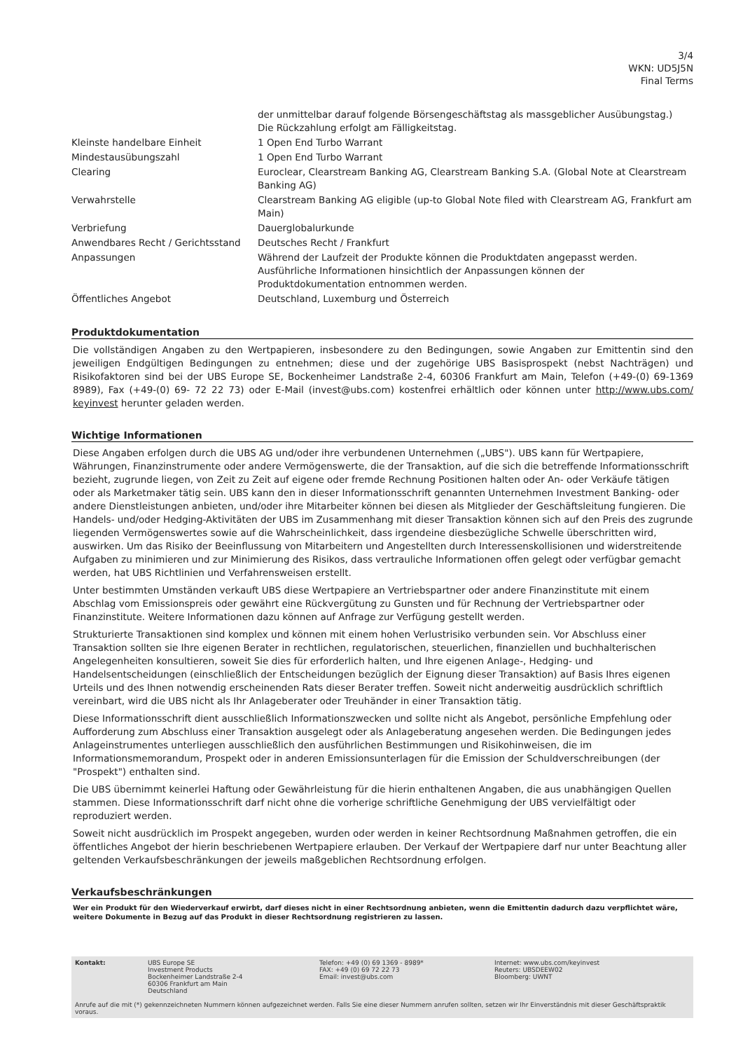3/4
WKN: UD5J5N
Final Terms
| | der unmittelbar darauf folgende Börsengeschäftstag als massgeblicher Ausübungstag.) Die Rückzahlung erfolgt am Fälligkeitstag. |
| Kleinste handelbare Einheit | 1 Open End Turbo Warrant |
| Mindestausübungszahl | 1 Open End Turbo Warrant |
| Clearing | Euroclear, Clearstream Banking AG, Clearstream Banking S.A. (Global Note at Clearstream Banking AG) |
| Verwahrstelle | Clearstream Banking AG eligible (up-to Global Note filed with Clearstream AG, Frankfurt am Main) |
| Verbriefung | Dauerglobalurkunde |
| Anwendbares Recht / Gerichtsstand | Deutsches Recht / Frankfurt |
| Anpassungen | Während der Laufzeit der Produkte können die Produktdaten angepasst werden. Ausführliche Informationen hinsichtlich der Anpassungen können der Produktdokumentation entnommen werden. |
| Öffentliches Angebot | Deutschland, Luxemburg und Österreich |
Produktdokumentation
Die vollständigen Angaben zu den Wertpapieren, insbesondere zu den Bedingungen, sowie Angaben zur Emittentin sind den jeweiligen Endgültigen Bedingungen zu entnehmen; diese und der zugehörige UBS Basisprospekt (nebst Nachträgen) und Risikofaktoren sind bei der UBS Europe SE, Bockenheimer Landstraße 2-4, 60306 Frankfurt am Main, Telefon (+49-(0) 69-1369 8989), Fax (+49-(0) 69- 72 22 73) oder E-Mail (invest@ubs.com) kostenfrei erhältlich oder können unter http://www.ubs.com/ keyinvest herunter geladen werden.
Wichtige Informationen
Diese Angaben erfolgen durch die UBS AG und/oder ihre verbundenen Unternehmen („UBS"). UBS kann für Wertpapiere, Währungen, Finanzinstrumente oder andere Vermögenswerte, die der Transaktion, auf die sich die betreffende Informationsschrift bezieht, zugrunde liegen, von Zeit zu Zeit auf eigene oder fremde Rechnung Positionen halten oder An- oder Verkäufe tätigen oder als Marketmaker tätig sein. UBS kann den in dieser Informationsschrift genannten Unternehmen Investment Banking- oder andere Dienstleistungen anbieten, und/oder ihre Mitarbeiter können bei diesen als Mitglieder der Geschäftsleitung fungieren. Die Handels- und/oder Hedging-Aktivitäten der UBS im Zusammenhang mit dieser Transaktion können sich auf den Preis des zugrunde liegenden Vermögenswertes sowie auf die Wahrscheinlichkeit, dass irgendeine diesbezügliche Schwelle überschritten wird, auswirken. Um das Risiko der Beeinflussung von Mitarbeitern und Angestellten durch Interessenskollisionen und widerstreitende Aufgaben zu minimieren und zur Minimierung des Risikos, dass vertrauliche Informationen offen gelegt oder verfügbar gemacht werden, hat UBS Richtlinien und Verfahrensweisen erstellt.
Unter bestimmten Umständen verkauft UBS diese Wertpapiere an Vertriebspartner oder andere Finanzinstitute mit einem Abschlag vom Emissionspreis oder gewährt eine Rückvergütung zu Gunsten und für Rechnung der Vertriebspartner oder Finanzinstitute. Weitere Informationen dazu können auf Anfrage zur Verfügung gestellt werden.
Strukturierte Transaktionen sind komplex und können mit einem hohen Verlustrisiko verbunden sein. Vor Abschluss einer Transaktion sollten sie Ihre eigenen Berater in rechtlichen, regulatorischen, steuerlichen, finanziellen und buchhalterischen Angelegenheiten konsultieren, soweit Sie dies für erforderlich halten, und Ihre eigenen Anlage-, Hedging- und Handelsentscheidungen (einschließlich der Entscheidungen bezüglich der Eignung dieser Transaktion) auf Basis Ihres eigenen Urteils und des Ihnen notwendig erscheinenden Rats dieser Berater treffen. Soweit nicht anderweitig ausdrücklich schriftlich vereinbart, wird die UBS nicht als Ihr Anlageberater oder Treuhänder in einer Transaktion tätig.
Diese Informationsschrift dient ausschließlich Informationszwecken und sollte nicht als Angebot, persönliche Empfehlung oder Aufforderung zum Abschluss einer Transaktion ausgelegt oder als Anlageberatung angesehen werden. Die Bedingungen jedes Anlageinstrumentes unterliegen ausschließlich den ausführlichen Bestimmungen und Risikohinweisen, die im Informationsmemorandum, Prospekt oder in anderen Emissionsunterlagen für die Emission der Schuldverschreibungen (der "Prospekt") enthalten sind.
Die UBS übernimmt keinerlei Haftung oder Gewährleistung für die hierin enthaltenen Angaben, die aus unabhängigen Quellen stammen. Diese Informationsschrift darf nicht ohne die vorherige schriftliche Genehmigung der UBS vervielfältigt oder reproduziert werden.
Soweit nicht ausdrücklich im Prospekt angegeben, wurden oder werden in keiner Rechtsordnung Maßnahmen getroffen, die ein öffentliches Angebot der hierin beschriebenen Wertpapiere erlauben. Der Verkauf der Wertpapiere darf nur unter Beachtung aller geltenden Verkaufsbeschränkungen der jeweils maßgeblichen Rechtsordnung erfolgen.
Verkaufsbeschränkungen
Wer ein Produkt für den Wiederverkauf erwirbt, darf dieses nicht in einer Rechtsordnung anbieten, wenn die Emittentin dadurch dazu verpflichtet wäre, weitere Dokumente in Bezug auf das Produkt in dieser Rechtsordnung registrieren zu lassen.
| Kontakt: | UBS Europe SE Investment Products Bockenheimer Landstraße 2-4 60306 Frankfurt am Main Deutschland | Telefon: +49 (0) 69 1369 - 8989* FAX: +49 (0) 69 72 22 73 Email: invest@ubs.com | Internet: www.ubs.com/keyinvest Reuters: UBSDEEW02 Bloomberg: UWNT |
Anrufe auf die mit (*) gekennzeichneten Nummern können aufgezeichnet werden. Falls Sie eine dieser Nummern anrufen sollten, setzen wir Ihr Einverständnis mit dieser Geschäftspraktik voraus.